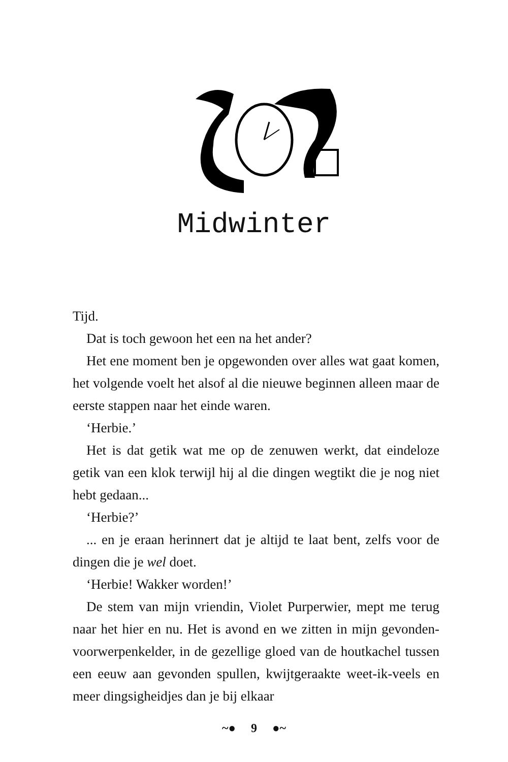Midwinter
Tijd.
Dat is toch gewoon het een na het ander?
Het ene moment ben je opgewonden over alles wat gaat komen, het volgende voelt het alsof al die nieuwe beginnen alleen maar de eerste stappen naar het einde waren.
‘Herbie.’
Het is dat getik wat me op de zenuwen werkt, dat eindeloze getik van een klok terwijl hij al die dingen wegtikt die je nog niet hebt gedaan...
‘Herbie?’
... en je eraan herinnert dat je altijd te laat bent, zelfs voor de dingen die je wel doet.
‘Herbie! Wakker worden!’
De stem van mijn vriendin, Violet Purperwier, mept me terug naar het hier en nu. Het is avond en we zitten in mijn gevonden-voorwerpenkelder, in de gezellige gloed van de houtkachel tussen een eeuw aan gevonden spullen, kwijt­geraakte weet-ik-veels en meer dingsigheidjes dan je bij elkaar
~● 9 ●~